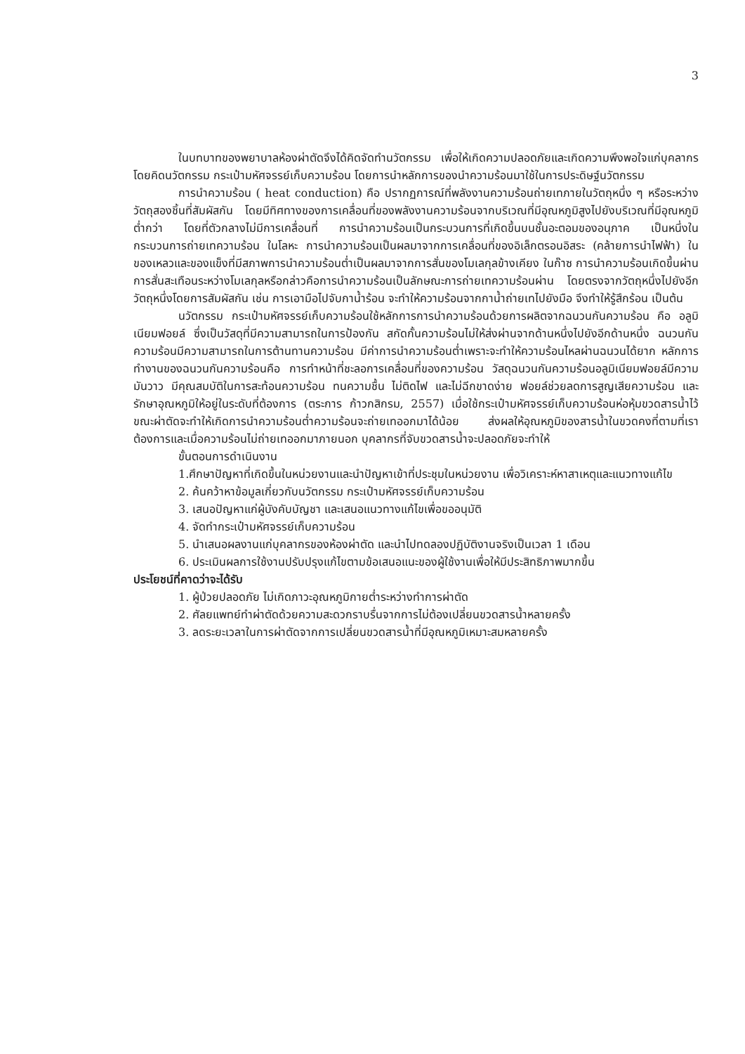3
ในบทบาทของพยาบาลห้องผ่าตัดจึงได้คิดจัดทำนวัตกรรม เพื่อให้เกิดความปลอดภัยและเกิดความพึงพอใจแก่บุคลากร โดยคิดนวัตกรรม กระเป๋ามหัศจรรย์เก็บความร้อน โดยการนำหลักการของนำความร้อนมาใช้ในการประดิษฐ์นวัตกรรม
การนำความร้อน ( heat conduction) คือ ปรากฏการณ์ที่พลังงานความร้อนถ่ายเทภายในวัตถุหนึ่ง ๆ หรือระหว่างวัตถุสองชิ้นที่สัมผัสกัน โดยมีทิศทางของการเคลื่อนที่ของพลังงานความร้อนจากบริเวณที่มีอุณหภูมิสูงไปยังบริเวณที่มีอุณหภูมิต่ำกว่า โดยที่ตัวกลางไม่มีการเคลื่อนที่ การนำความร้อนเป็นกระบวนการที่เกิดขึ้นบนชั้นอะตอมของอนุภาค เป็นหนึ่งในกระบวนการถ่ายเทความร้อน ในโลหะ การนำความร้อนเป็นผลมาจากการเคลื่อนที่ของอิเล็กตรอนอิสระ (คล้ายการนำไฟฟ้า) ในของเหลวและของแข็งที่มีสภาพการนำความร้อนต่ำเป็นผลมาจากการสั่นของโมเลกุลข้างเคียง ในก๊าซ การนำความร้อนเกิดขึ้นผ่านการสั่นสะเทือนระหว่างโมเลกุลหรือกล่าวคือการนำความร้อนเป็นลักษณะการถ่ายเทความร้อนผ่าน โดยตรงจากวัตถุหนึ่งไปยังอีกวัตถุหนึ่งโดยการสัมผัสกัน เช่น การเอามือไปจับกาน้ำร้อน จะทำให้ความร้อนจากกาน้ำถ่ายเทไปยังมือ จึงทำให้รู้สึกร้อน เป็นต้น
นวัตกรรม กระเป๋ามหัศจรรย์เก็บความร้อนใช้หลักการการนำความร้อนด้วยการผลิตจากฉนวนกันความร้อน คือ อลูมิเนียมฟอยล์ ซึ่งเป็นวัสดุที่มีความสามารถในการป้องกัน สกัดกั้นความร้อนไม่ให้ส่งผ่านจากด้านหนึ่งไปยังอีกด้านหนึ่ง ฉนวนกันความร้อนมีความสามารถในการต้านทานความร้อน มีค่าการนำความร้อนต่ำเพราะจะทำให้ความร้อนไหลผ่านฉนวนได้ยาก หลักการทำงานของฉนวนกันความร้อนคือ การทำหน้าที่ชะลอการเคลื่อนที่ของความร้อน วัสดุฉนวนกันความร้อนอลูมิเนียมฟอยล์มีความมันวาว มีคุณสมบัติในการสะท้อนความร้อน ทนความชื้น ไม่ติดไฟ และไม่ฉีกขาดง่าย ฟอยล์ช่วยลดการสูญเสียความร้อน และรักษาอุณหภูมิให้อยู่ในระดับที่ต้องการ (ตระการ ก้าวกสิกรม, 2557) เมื่อใช้กระเป๋ามหัศจรรย์เก็บความร้อนห่อหุ้มขวดสารน้ำไว้ขณะผ่าตัดจะทำให้เกิดการนำความร้อนต่ำความร้อนจะถ่ายเทออกมาได้น้อย ส่งผลให้อุณหภูมิของสารน้ำในขวดคงที่ตามที่เราต้องการและเมื่อความร้อนไม่ถ่ายเทออกมาภายนอก บุคลากรที่จับขวดสารน้ำจะปลอดภัยจะทำให้
ขั้นตอนการดำเนินงาน
1.ศึกษาปัญหาที่เกิดขึ้นในหน่วยงานและนำปัญหาเข้าที่ประชุมในหน่วยงาน เพื่อวิเคราะห์หาสาเหตุและแนวทางแก้ไข
2. ค้นคว้าหาข้อมูลเกี่ยวกับนวัตกรรม กระเป๋ามหัศจรรย์เก็บความร้อน
3. เสนอปัญหาแก่ผู้บังคับบัญชา และเสนอแนวทางแก้ไขเพื่อขออนุมัติ
4. จัดทำกระเป๋ามหัศจรรย์เก็บความร้อน
5. นำเสนอผลงานแก่บุคลากรของห้องผ่าตัด และนำไปทดลองปฏิบัติงานจริงเป็นเวลา 1 เดือน
6. ประเมินผลการใช้งานปรับปรุงแก้ไขตามข้อเสนอแนะของผู้ใช้งานเพื่อให้มีประสิทธิภาพมากขึ้น
ประโยชน์ที่คาดว่าจะได้รับ
1. ผู้ป่วยปลอดภัย ไม่เกิดภาวะอุณหภูมิกายต่ำระหว่างทำการผ่าตัด
2. ศัลยแพทย์ทำผ่าตัดด้วยความสะดวกราบรื่นจากการไม่ต้องเปลี่ยนขวดสารน้ำหลายครั้ง
3. ลดระยะเวลาในการผ่าตัดจากการเปลี่ยนขวดสารน้ำที่มีอุณหภูมิเหมาะสมหลายครั้ง